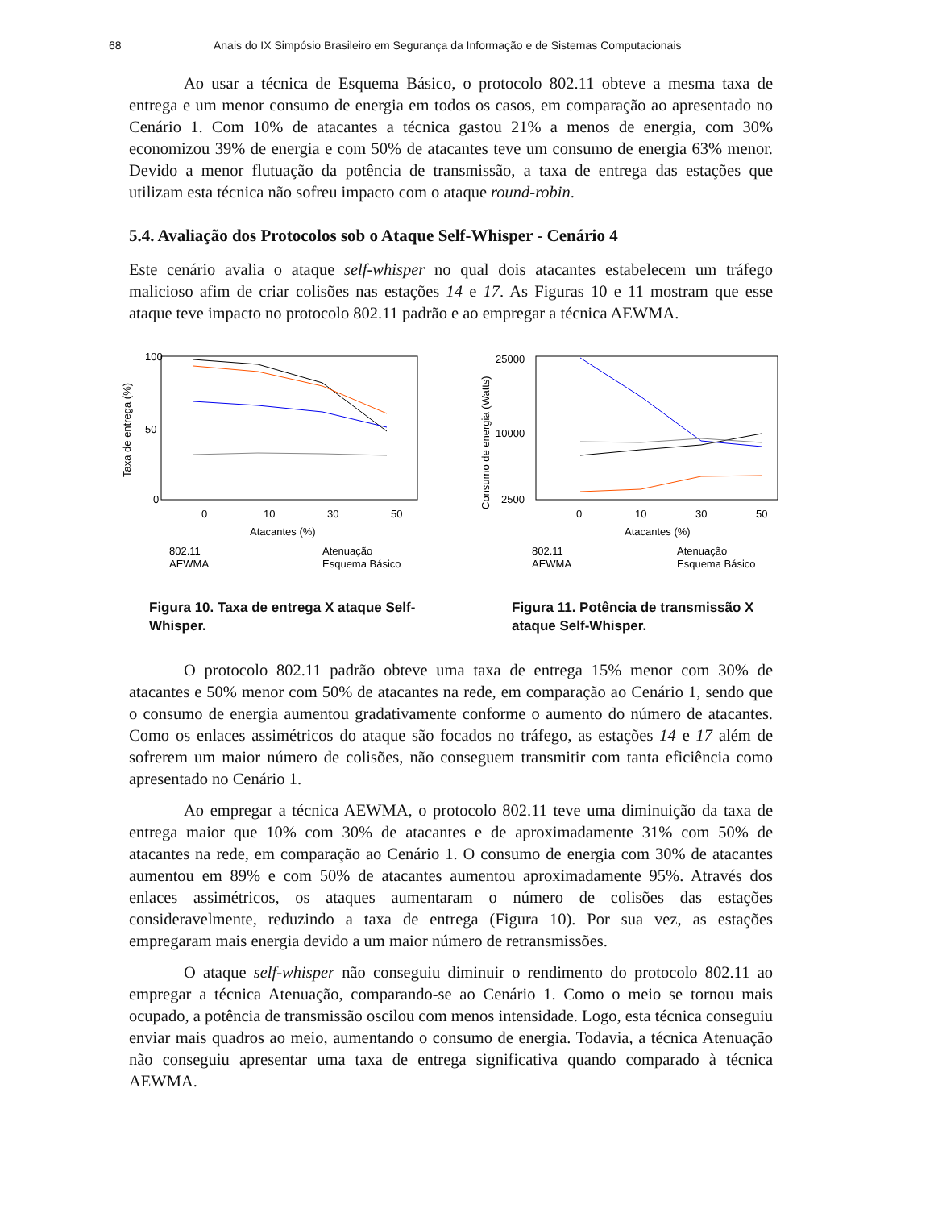68 Anais do IX Simpósio Brasileiro em Segurança da Informação e de Sistemas Computacionais
Ao usar a técnica de Esquema Básico, o protocolo 802.11 obteve a mesma taxa de entrega e um menor consumo de energia em todos os casos, em comparação ao apresentado no Cenário 1. Com 10% de atacantes a técnica gastou 21% a menos de energia, com 30% economizou 39% de energia e com 50% de atacantes teve um consumo de energia 63% menor. Devido a menor flutuação da potência de transmissão, a taxa de entrega das estações que utilizam esta técnica não sofreu impacto com o ataque round-robin.
5.4. Avaliação dos Protocolos sob o Ataque Self-Whisper - Cenário 4
Este cenário avalia o ataque self-whisper no qual dois atacantes estabelecem um tráfego malicioso afim de criar colisões nas estações 14 e 17. As Figuras 10 e 11 mostram que esse ataque teve impacto no protocolo 802.11 padrão e ao empregar a técnica AEWMA.
100
50
0
0
10
30
50
Atacantes (%)
Taxa de entrega (%)
802.11
AEWMA
Atenuação
Esquema Básico
Figura 10. Taxa de entrega X ataque Self-Whisper.
25000
10000
2500
0
10
30
50
Atacantes (%)
Consumo de energia (Watts)
802.11
AEWMA
Atenuação
Esquema Básico
Figura 11. Potência de transmissão X ataque Self-Whisper.
O protocolo 802.11 padrão obteve uma taxa de entrega 15% menor com 30% de atacantes e 50% menor com 50% de atacantes na rede, em comparação ao Cenário 1, sendo que o consumo de energia aumentou gradativamente conforme o aumento do número de atacantes. Como os enlaces assimétricos do ataque são focados no tráfego, as estações 14 e 17 além de sofrerem um maior número de colisões, não conseguem transmitir com tanta eficiência como apresentado no Cenário 1.
Ao empregar a técnica AEWMA, o protocolo 802.11 teve uma diminuição da taxa de entrega maior que 10% com 30% de atacantes e de aproximadamente 31% com 50% de atacantes na rede, em comparação ao Cenário 1. O consumo de energia com 30% de atacantes aumentou em 89% e com 50% de atacantes aumentou aproximadamente 95%. Através dos enlaces assimétricos, os ataques aumentaram o número de colisões das estações consideravelmente, reduzindo a taxa de entrega (Figura 10). Por sua vez, as estações empregaram mais energia devido a um maior número de retransmissões.
O ataque self-whisper não conseguiu diminuir o rendimento do protocolo 802.11 ao empregar a técnica Atenuação, comparando-se ao Cenário 1. Como o meio se tornou mais ocupado, a potência de transmissão oscilou com menos intensidade. Logo, esta técnica conseguiu enviar mais quadros ao meio, aumentando o consumo de energia. Todavia, a técnica Atenuação não conseguiu apresentar uma taxa de entrega significativa quando comparado à técnica AEWMA.